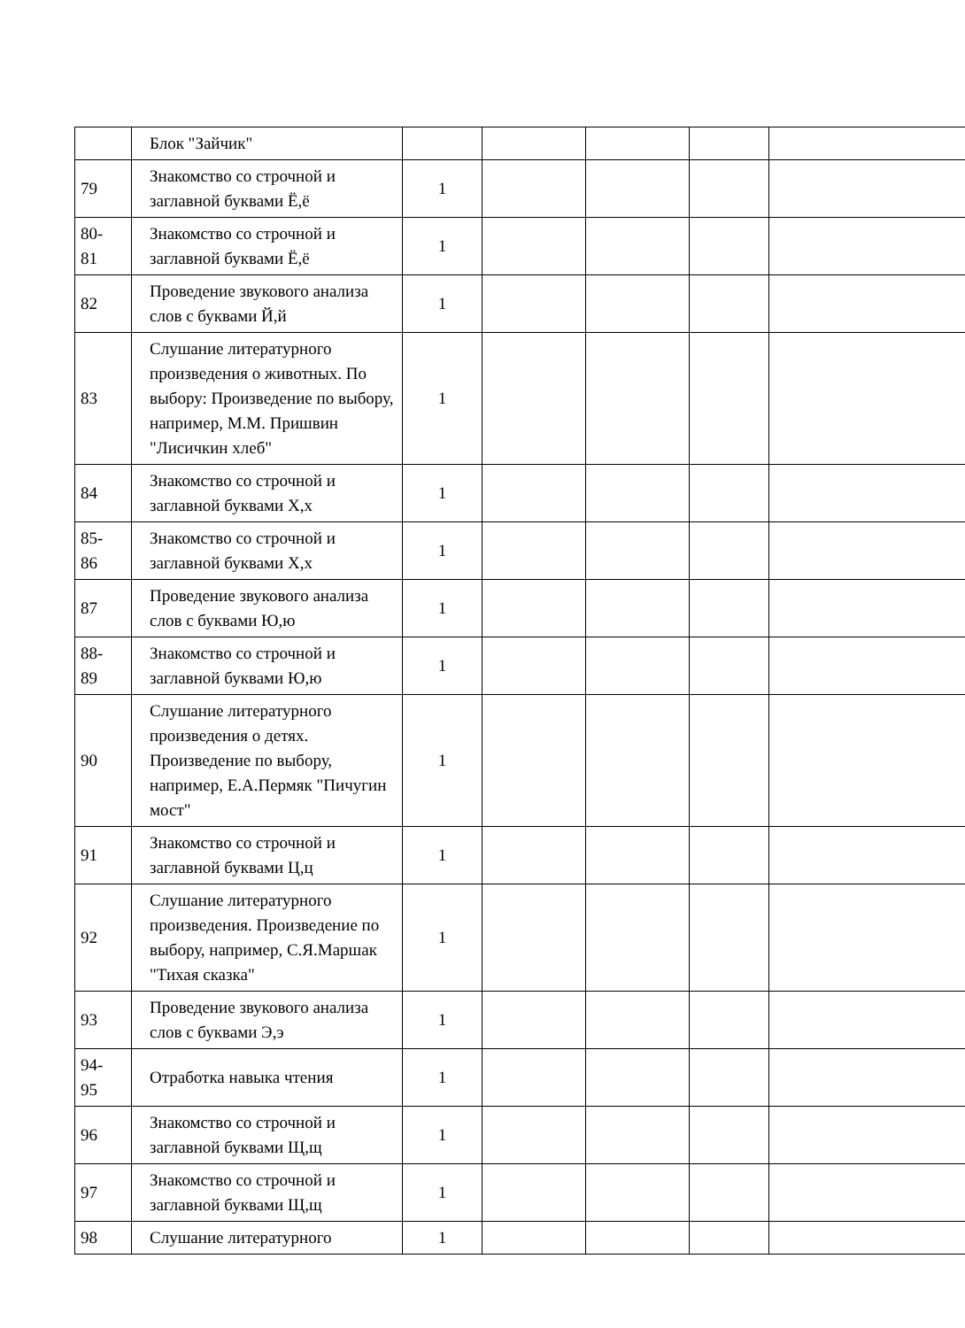| | Блок "Зайчик" | | | | | |
| 79 | Знакомство со строчной и заглавной буквами Ё,ё | 1 | | | | |
| 80- 81 | Знакомство со строчной и заглавной буквами Ё,ё | 1 | | | | |
| 82 | Проведение звукового анализа слов с буквами Й,й | 1 | | | | |
| 83 | Слушание литературного произведения о животных. По выбору: Произведение по выбору, например, М.М. Пришвин "Лисичкин хлеб" | 1 | | | | |
| 84 | Знакомство со строчной и заглавной буквами Х,х | 1 | | | | |
| 85- 86 | Знакомство со строчной и заглавной буквами Х,х | 1 | | | | |
| 87 | Проведение звукового анализа слов с буквами Ю,ю | 1 | | | | |
| 88- 89 | Знакомство со строчной и заглавной буквами Ю,ю | 1 | | | | |
| 90 | Слушание литературного произведения о детях. Произведение по выбору, например, Е.А.Пермяк "Пичугин мост" | 1 | | | | |
| 91 | Знакомство со строчной и заглавной буквами Ц,ц | 1 | | | | |
| 92 | Слушание литературного произведения. Произведение по выбору, например, С.Я.Маршак "Тихая сказка" | 1 | | | | |
| 93 | Проведение звукового анализа слов с буквами Э,э | 1 | | | | |
| 94- 95 | Отработка навыка чтения | 1 | | | | |
| 96 | Знакомство со строчной и заглавной буквами Щ,щ | 1 | | | | |
| 97 | Знакомство со строчной и заглавной буквами Щ,щ | 1 | | | | |
| 98 | Слушание литературного | 1 | | | | |